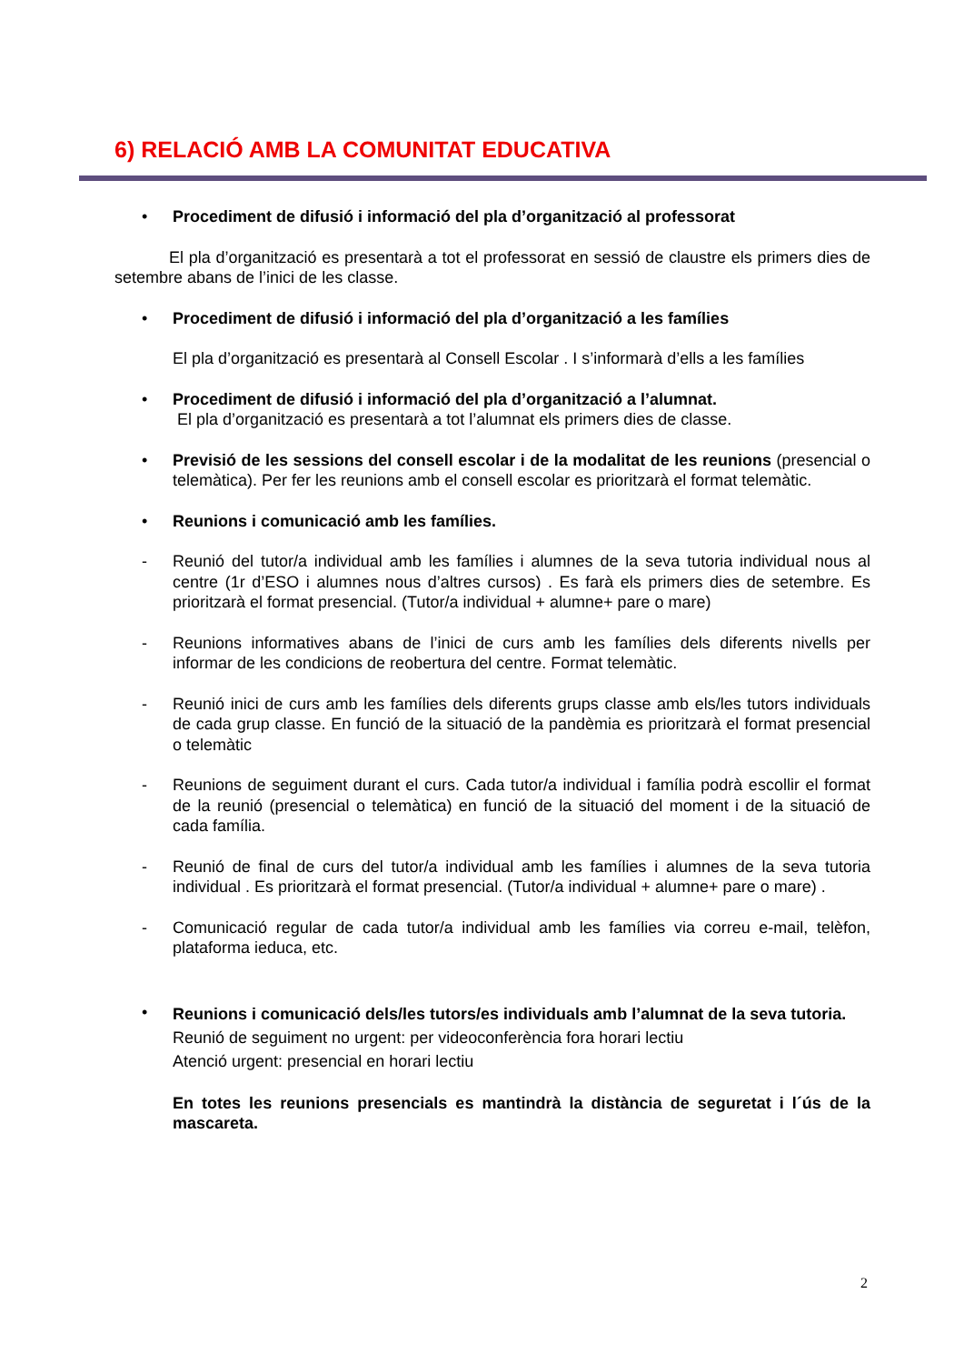6) RELACIÓ AMB LA COMUNITAT EDUCATIVA
• Procediment de difusió i informació del pla d’organització al professorat
El pla d’organització es presentarà a tot el professorat en sessió de claustre els primers dies de setembre abans de l’inici de les classe.
• Procediment de difusió i informació del pla d’organització a les famílies
El pla d’organització es presentarà al Consell Escolar . I s’informarà d’ells a les famílies
• Procediment de difusió i informació del pla d’organització a l’alumnat.
El pla d’organització es presentarà a tot l’alumnat els primers dies de classe.
• Previsió de les sessions del consell escolar i de la modalitat de les reunions (presencial o telemàtica). Per fer les reunions amb el consell escolar es prioritzarà el format telemàtic.
• Reunions i comunicació amb les famílies.
- Reunió del tutor/a individual amb les famílies i alumnes de la seva tutoria individual nous al centre (1r d’ESO i alumnes nous d’altres cursos) . Es farà els primers dies de setembre. Es prioritzarà el format presencial. (Tutor/a individual + alumne+ pare o mare)
- Reunions informatives abans de l’inici de curs amb les famílies dels diferents nivells per informar de les condicions de reobertura del centre. Format telemàtic.
- Reunió inici de curs amb les famílies dels diferents grups classe amb els/les tutors individuals de cada grup classe. En funció de la situació de la pandèmia es prioritzarà el format presencial o telemàtic
- Reunions de seguiment durant el curs. Cada tutor/a individual i família podrà escollir el format de la reunió (presencial o telemàtica) en funció de la situació del moment i de la situació de cada família.
- Reunió de final de curs del tutor/a individual amb les famílies i alumnes de la seva tutoria individual . Es prioritzarà el format presencial. (Tutor/a individual + alumne+ pare o mare) .
- Comunicació regular de cada tutor/a individual amb les famílies via correu e-mail, telèfon, plataforma ieduca, etc.
•
Reunions i comunicació dels/les tutors/es individuals amb l’alumnat de la seva tutoria.
Reunió de seguiment no urgent: per videoconferència fora horari lectiu
Atenció urgent: presencial en horari lectiu
En totes les reunions presencials es mantindrà la distància de seguretat i l´ús de la mascareta.
2